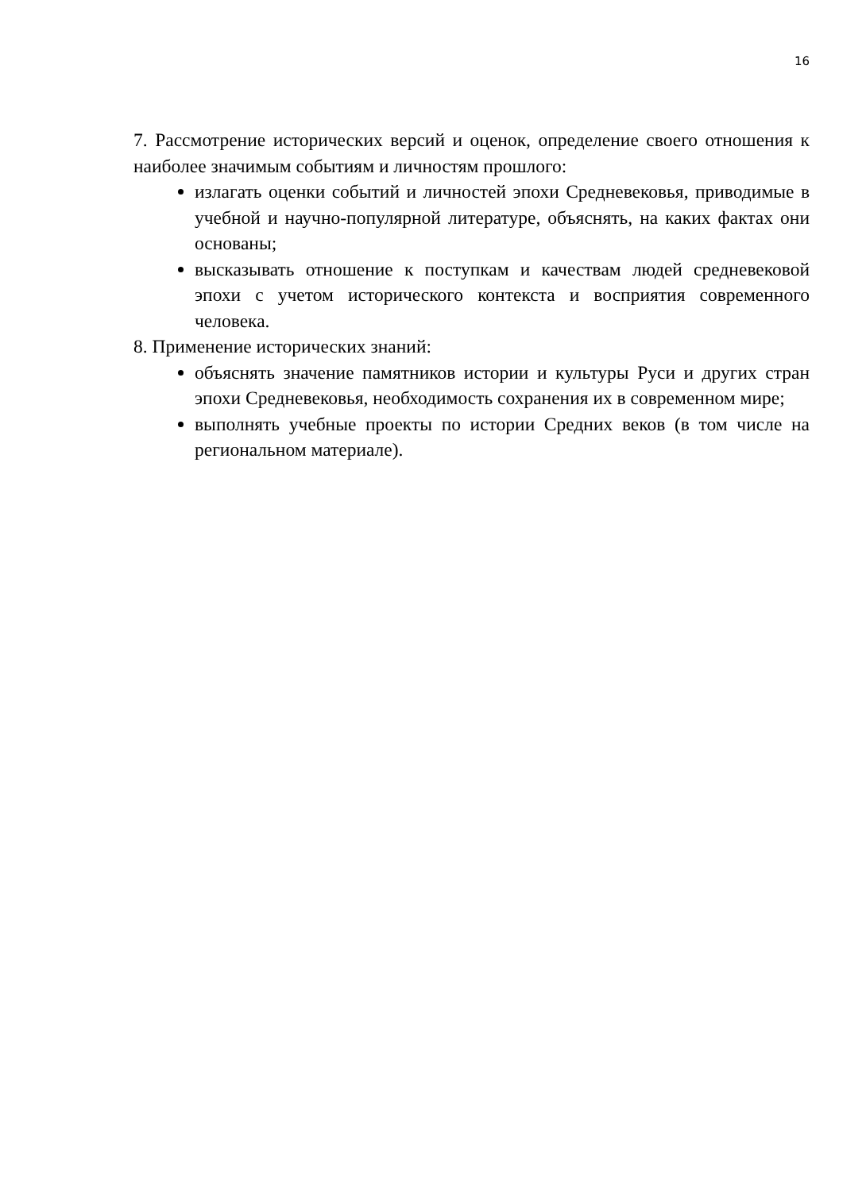16
7. Рассмотрение исторических версий и оценок, определение своего отношения к наиболее значимым событиям и личностям прошлого:
излагать оценки событий и личностей эпохи Средневековья, приводимые в учебной и научно-популярной литературе, объяснять, на каких фактах они основаны;
высказывать отношение к поступкам и качествам людей средневековой эпохи с учетом исторического контекста и восприятия современного человека.
8. Применение исторических знаний:
объяснять значение памятников истории и культуры Руси и других стран эпохи Средневековья, необходимость сохранения их в современном мире;
выполнять учебные проекты по истории Средних веков (в том числе на региональном материале).